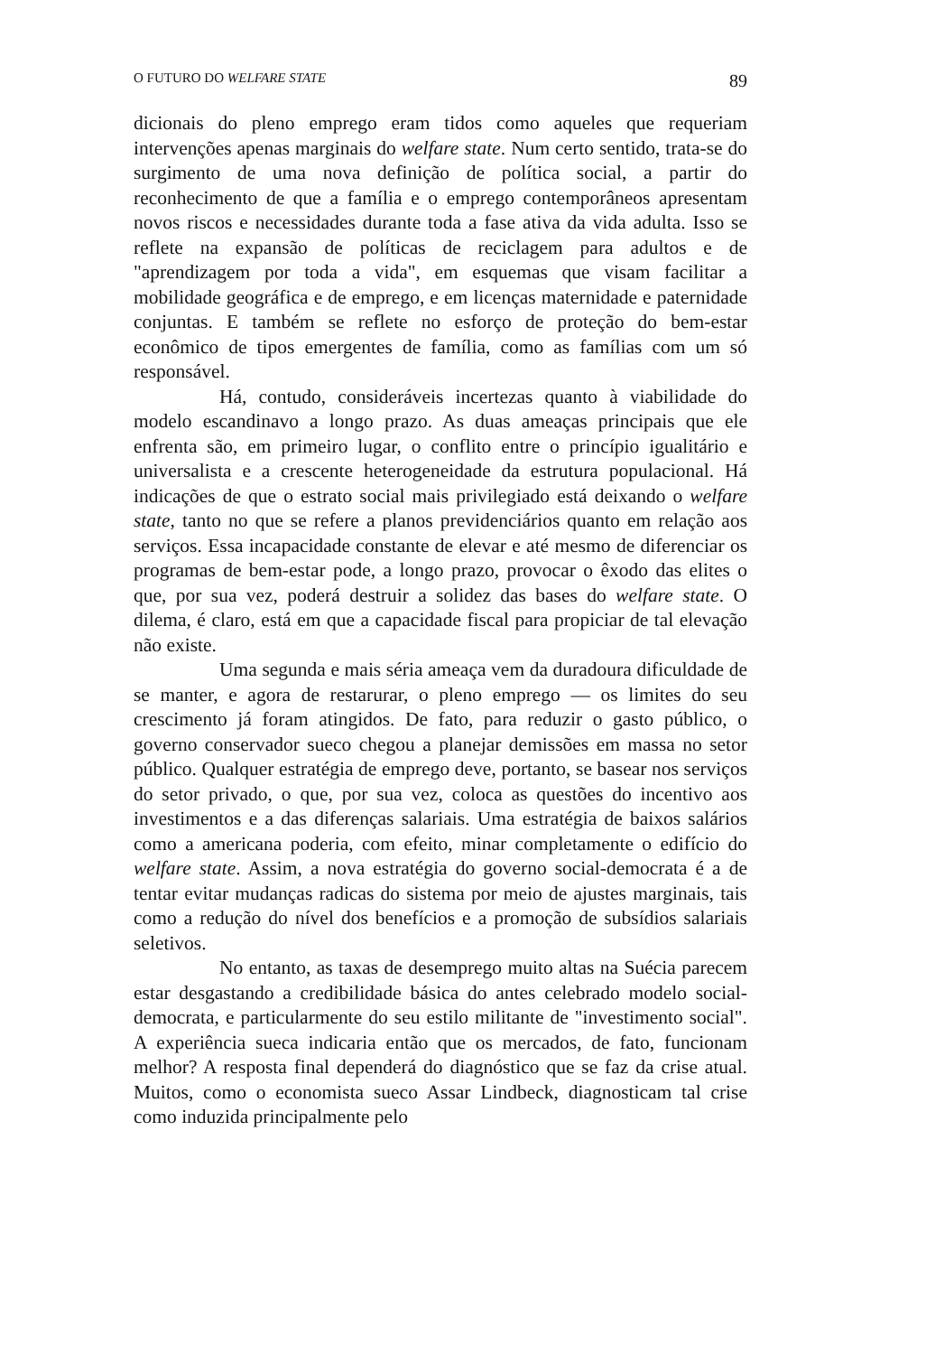O FUTURO DO WELFARE STATE 89
dicionais do pleno emprego eram tidos como aqueles que requeriam intervenções apenas marginais do welfare state. Num certo sentido, trata-se do surgimento de uma nova definição de política social, a partir do reconhecimento de que a família e o emprego contemporâneos apresentam novos riscos e necessidades durante toda a fase ativa da vida adulta. Isso se reflete na expansão de políticas de reciclagem para adultos e de "aprendizagem por toda a vida", em esquemas que visam facilitar a mobilidade geográfica e de emprego, e em licenças maternidade e paternidade conjuntas. E também se reflete no esforço de proteção do bem-estar econômico de tipos emergentes de família, como as famílias com um só responsável.
Há, contudo, consideráveis incertezas quanto à viabilidade do modelo escandinavo a longo prazo. As duas ameaças principais que ele enfrenta são, em primeiro lugar, o conflito entre o princípio igualitário e universalista e a crescente heterogeneidade da estrutura populacional. Há indicações de que o estrato social mais privilegiado está deixando o welfare state, tanto no que se refere a planos previdenciários quanto em relação aos serviços. Essa incapacidade constante de elevar e até mesmo de diferenciar os programas de bem-estar pode, a longo prazo, provocar o êxodo das elites o que, por sua vez, poderá destruir a solidez das bases do welfare state. O dilema, é claro, está em que a capacidade fiscal para propiciar de tal elevação não existe.
Uma segunda e mais séria ameaça vem da duradoura dificuldade de se manter, e agora de restarurar, o pleno emprego — os limites do seu crescimento já foram atingidos. De fato, para reduzir o gasto público, o governo conservador sueco chegou a planejar demissões em massa no setor público. Qualquer estratégia de emprego deve, portanto, se basear nos serviços do setor privado, o que, por sua vez, coloca as questões do incentivo aos investimentos e a das diferenças salariais. Uma estratégia de baixos salários como a americana poderia, com efeito, minar completamente o edifício do welfare state. Assim, a nova estratégia do governo social-democrata é a de tentar evitar mudanças radicas do sistema por meio de ajustes marginais, tais como a redução do nível dos benefícios e a promoção de subsídios salariais seletivos.
No entanto, as taxas de desemprego muito altas na Suécia parecem estar desgastando a credibilidade básica do antes celebrado modelo social-democrata, e particularmente do seu estilo militante de "investimento social". A experiência sueca indicaria então que os mercados, de fato, funcionam melhor? A resposta final dependerá do diagnóstico que se faz da crise atual. Muitos, como o economista sueco Assar Lindbeck, diagnosticam tal crise como induzida principalmente pelo